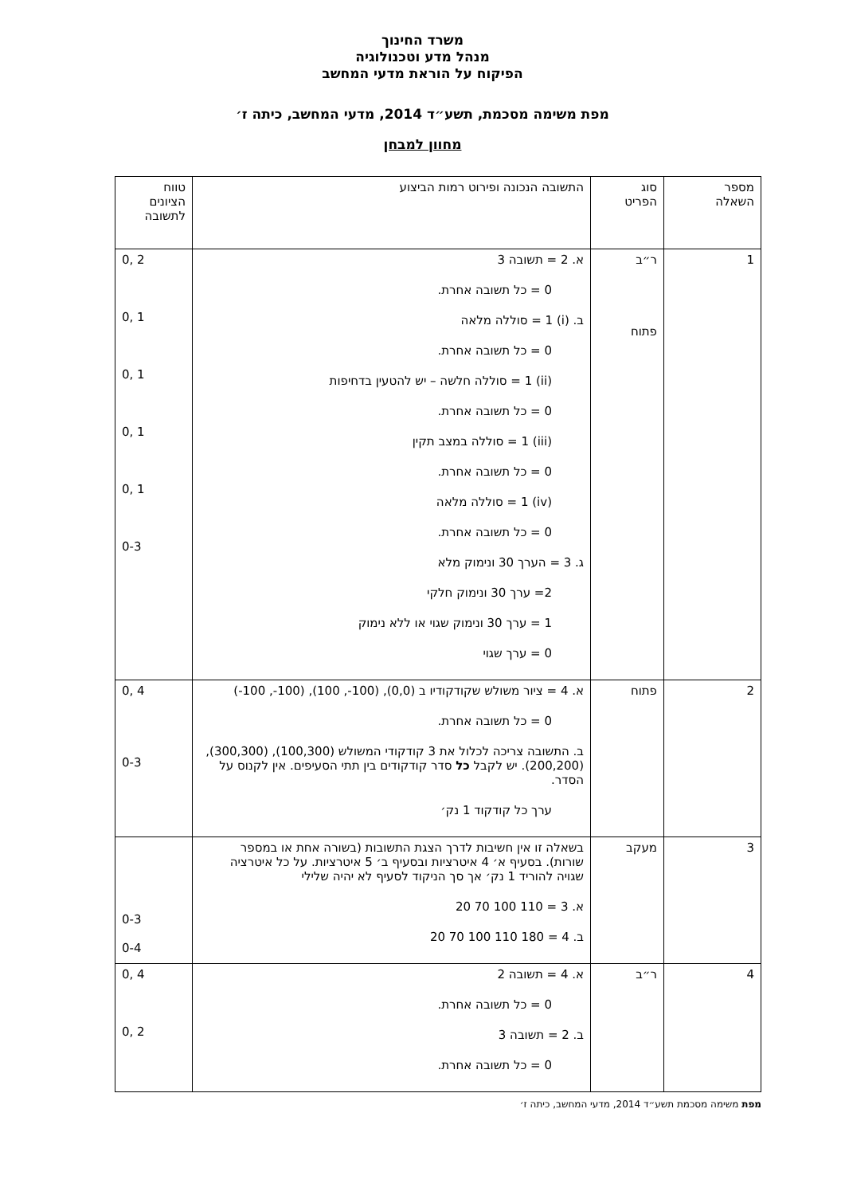משרד החינוך
מנהל מדע וטכנולוגיה
הפיקוח על הוראת מדעי המחשב
מפת משימה מסכמת, תשע״ד 2014, מדעי המחשב, כיתה ז׳
מחוון למבחן
| מספר השאלה | סוג הפריט | התשובה הנכונה ופירוט רמות הביצוע | טווח הציונים לתשובה |
| --- | --- | --- | --- |
| 1 | ר״ב פתוח | א. 2 = תשובה 3 0 = כל תשובה אחרת. ב. (i) 1 = סוללה מלאה 0 = כל תשובה אחרת. (ii) 1 = סוללה חלשה – יש להטעין בדחיפות 0 = כל תשובה אחרת. (iii) 1 = סוללה במצב תקין 0 = כל תשובה אחרת. (iv) 1 = סוללה מלאה 0 = כל תשובה אחרת. ג. 3 = הערך 30 ונימוק מלא 2= ערך 30 ונימוק חלקי 1 = ערך 30 ונימוק שגוי או ללא נימוק 0 = ערך שגוי | 2 ,0 1 ,0 1 ,0 1 ,0 1 ,0 0-3 |
| 2 | פתוח | א. 4 = ציור משולש שקודקודיו ב (0,0), (100-, 100), (100-, 100-) 0 = כל תשובה אחרת. ב. התשובה צריכה לכלול את 3 קודקודי המשולש (100,300), (300,300), (200,200). יש לקבל כל סדר קודקודים בין תתי הסעיפים. אין לקנוס על הסדר. ערך כל קודקוד 1 נק׳ | 4 ,0 0-3 |
| 3 | מעקב | בשאלה זו אין חשיבות לדרך הצגת התשובות (בשורה אחת או במספר שורות). בסעיף א׳ 4 איטרציות ובסעיף ב׳ 5 איטרציות. על כל איטרציה שגויה להוריד 1 נק׳ אך סך הניקוד לסעיף לא יהיה שלילי א. 3 = 110 100 70 20 ב. 4 = 180 110 100 70 20 | 0-3 0-4 |
| 4 | ר״ב | א. 4 = תשובה 2 0 = כל תשובה אחרת. ב. 2 = תשובה 3 0 = כל תשובה אחרת. | 4 ,0 2 ,0 |
מפת משימה מסכמת תשע״ד 2014, מדעי המחשב, כיתה ז׳